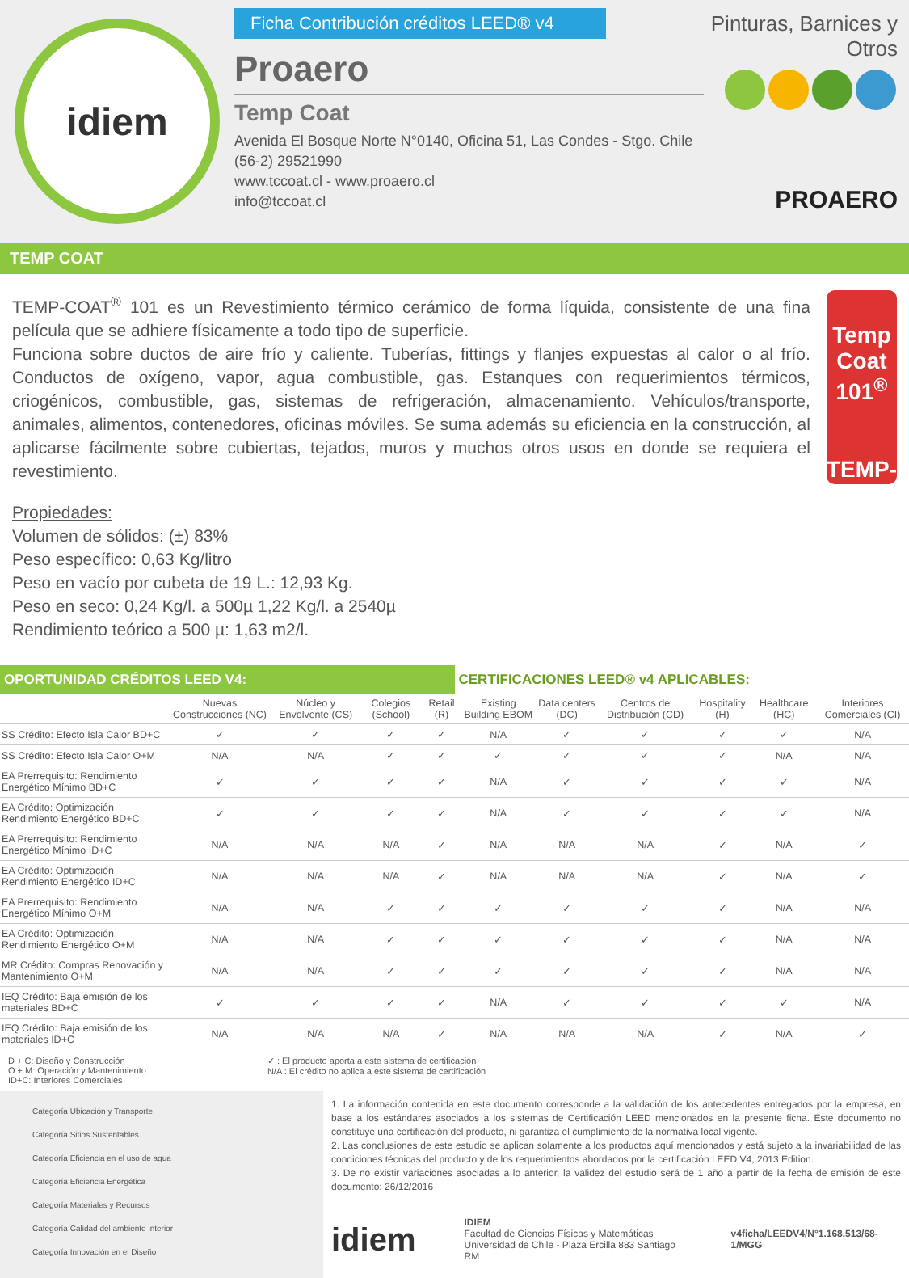idiem
Ficha Contribución créditos LEED® v4
Proaero
Temp Coat
Avenida El Bosque Norte N°0140, Oficina 51, Las Condes - Stgo. Chile
(56-2) 29521990
www.tccoat.cl - www.proaero.cl
info@tccoat.cl
Pinturas, Barnices y Otros
PROAERO
TEMP COAT
TEMP-COAT<sup>®</sup> 101 es un Revestimiento térmico cerámico de forma líquida, consistente de una fina película que se adhiere físicamente a todo tipo de superficie.
Funciona sobre ductos de aire frío y caliente. Tuberías, fittings y flanjes expuestas al calor o al frío. Conductos de oxígeno, vapor, agua combustible, gas. Estanques con requerimientos térmicos, criogénicos, combustible, gas, sistemas de refrigeración, almacenamiento. Vehículos/transporte, animales, alimentos, contenedores, oficinas móviles. Se suma además su eficiencia en la construcción, al aplicarse fácilmente sobre cubiertas, tejados, muros y muchos otros usos en donde se requiera el revestimiento.
Temp Coat 101<sup>®</sup>
TEMP-COAT
Propiedades:
Volumen de sólidos: (±) 83%
Peso específico: 0,63 Kg/litro
Peso en vacío por cubeta de 19 L.: 12,93 Kg.
Peso en seco: 0,24 Kg/l. a 500µ 1,22 Kg/l. a 2540µ
Rendimiento teórico a 500 µ: 1,63 m2/l.
OPORTUNIDAD CRÉDITOS LEED V4: CERTIFICACIONES LEED® v4 APLICABLES:
| | Nuevas Construcciones (NC) | Núcleo y Envolvente (CS) | Colegios (School) | Retail (R) | Existing Building EBOM | Data centers (DC) | Centros de Distribución (CD) | Hospitality (H) | Healthcare (HC) | Interiores Comerciales (CI) |
| --- | --- | --- | --- | --- | --- | --- | --- | --- | --- | --- |
| SS Crédito: Efecto Isla Calor BD+C | ✓ | ✓ | ✓ | ✓ | N/A | ✓ | ✓ | ✓ | ✓ | N/A |
| SS Crédito: Efecto Isla Calor O+M | N/A | N/A | ✓ | ✓ | ✓ | ✓ | ✓ | ✓ | N/A | N/A |
| EA Prerrequisito: Rendimiento Energético Mínimo BD+C | ✓ | ✓ | ✓ | ✓ | N/A | ✓ | ✓ | ✓ | ✓ | N/A |
| EA Crédito: Optimización Rendimiento Energético BD+C | ✓ | ✓ | ✓ | ✓ | N/A | ✓ | ✓ | ✓ | ✓ | N/A |
| EA Prerrequisito: Rendimiento Energético Mínimo ID+C | N/A | N/A | N/A | ✓ | N/A | N/A | N/A | ✓ | N/A | ✓ |
| EA Crédito: Optimización Rendimiento Energético ID+C | N/A | N/A | N/A | ✓ | N/A | N/A | N/A | ✓ | N/A | ✓ |
| EA Prerrequisito: Rendimiento Energético Mínimo O+M | N/A | N/A | ✓ | ✓ | ✓ | ✓ | ✓ | ✓ | N/A | N/A |
| EA Crédito: Optimización Rendimiento Energético O+M | N/A | N/A | ✓ | ✓ | ✓ | ✓ | ✓ | ✓ | N/A | N/A |
| MR Crédito: Compras Renovación y Mantenimiento O+M | N/A | N/A | ✓ | ✓ | ✓ | ✓ | ✓ | ✓ | N/A | N/A |
| IEQ Crédito: Baja emisión de los materiales BD+C | ✓ | ✓ | ✓ | ✓ | N/A | ✓ | ✓ | ✓ | ✓ | N/A |
| IEQ Crédito: Baja emisión de los materiales ID+C | N/A | N/A | N/A | ✓ | N/A | N/A | N/A | ✓ | N/A | ✓ |
D + C: Diseño y Construcción
O + M: Operación y Mantenimiento
ID+C: Interiores Comerciales
✓ : El producto aporta a este sistema de certificación
N/A : El crédito no aplica a este sistema de certificación
Categoría Ubicación y Transporte
Categoría Sitios Sustentables
Categoría Eficiencia en el uso de agua
Categoría Eficiencia Energética
Categoría Materiales y Recursos
Categoría Calidad del ambiente interior
Categoría Innovación en el Diseño
1. La información contenida en este documento corresponde a la validación de los antecedentes entregados por la empresa, en base a los estándares asociados a los sistemas de Certificación LEED mencionados en la presente ficha. Este documento no constituye una certificación del producto, ni garantiza el cumplimiento de la normativa local vigente.
2. Las conclusiones de este estudio se aplican solamente a los productos aquí mencionados y está sujeto a la invariabilidad de las condiciones técnicas del producto y de los requerimientos abordados por la certificación LEED V4, 2013 Edition.
3. De no existir variaciones asociadas a lo anterior, la validez del estudio será de 1 año a partir de la fecha de emisión de este documento: 26/12/2016
idiem
IDIEM
Facultad de Ciencias Físicas y Matemáticas
Universidad de Chile - Plaza Ercilla 883 Santiago RM
v4ficha/LEEDV4/N°1.168.513/68-1/MGG